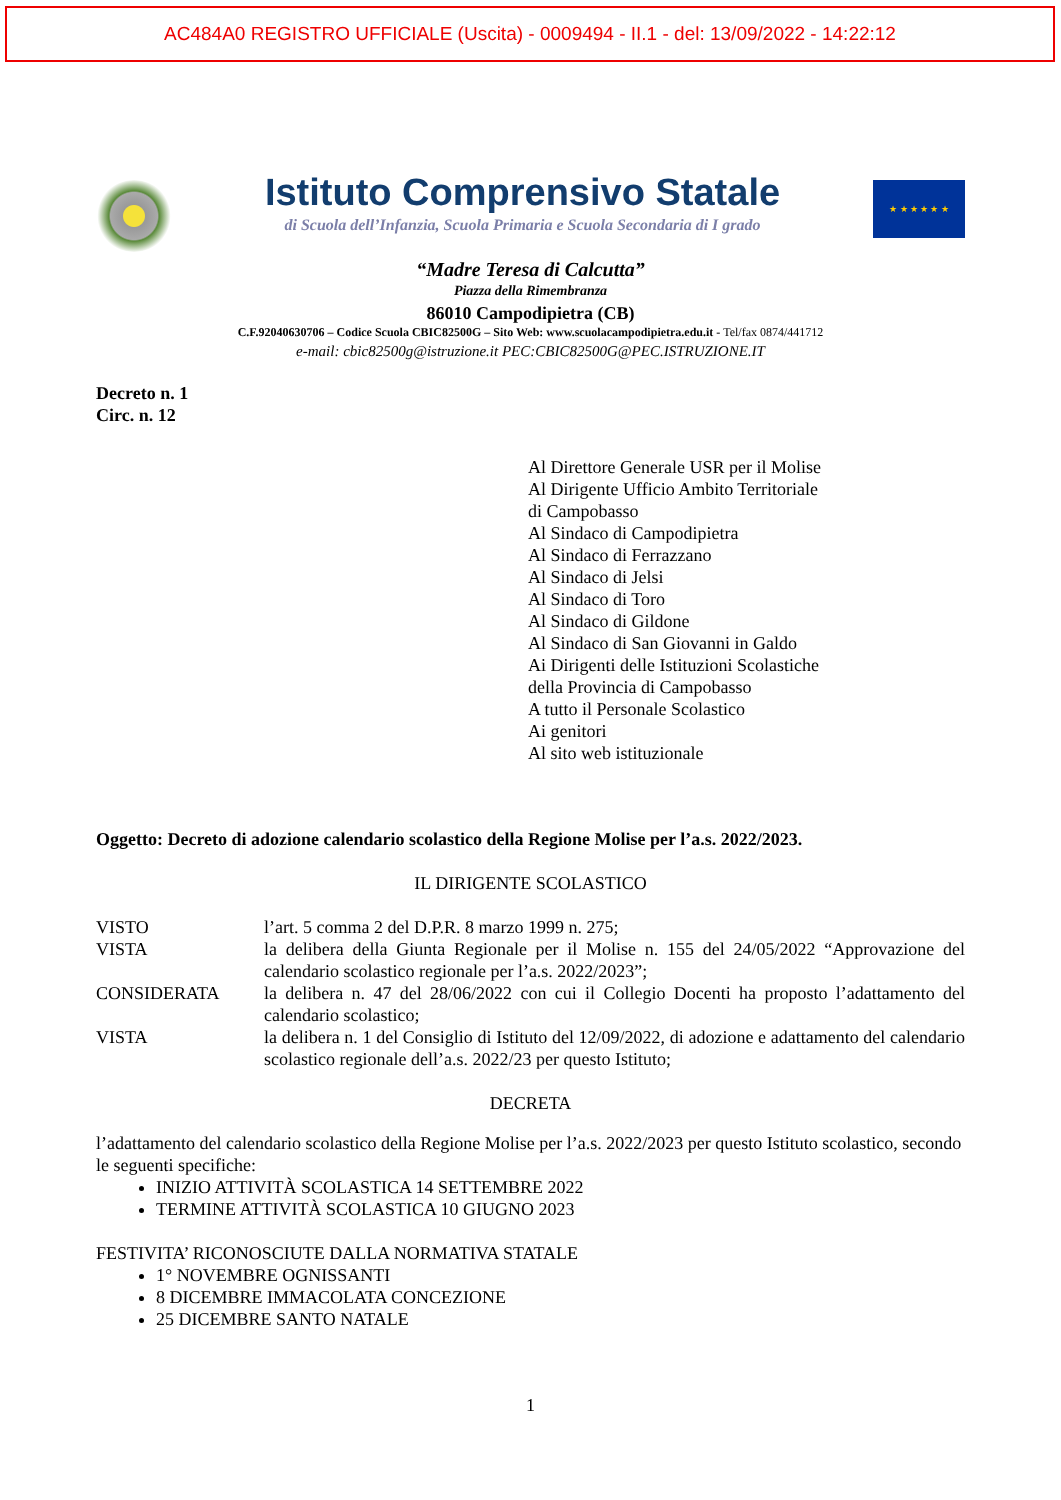AC484A0 REGISTRO UFFICIALE (Uscita) - 0009494 - II.1 - del: 13/09/2022 - 14:22:12
Istituto Comprensivo Statale
di Scuola dell’Infanzia, Scuola Primaria e Scuola Secondaria di I grado
★ ★ ★ ★ ★ ★
“Madre Teresa di Calcutta”
Piazza della Rimembranza
86010 Campodipietra (CB)
C.F.92040630706 – Codice Scuola CBIC82500G – Sito Web: www.scuolacampodipietra.edu.it - Tel/fax 0874/441712
e-mail: cbic82500g@istruzione.it PEC:CBIC82500G@PEC.ISTRUZIONE.IT
Decreto n. 1
Circ. n. 12
Al Direttore Generale USR per il Molise
Al Dirigente Ufficio Ambito Territoriale
di Campobasso
Al Sindaco di Campodipietra
Al Sindaco di Ferrazzano
Al Sindaco di Jelsi
Al Sindaco di Toro
Al Sindaco di Gildone
Al Sindaco di San Giovanni in Galdo
Ai Dirigenti delle Istituzioni Scolastiche
della Provincia di Campobasso
A tutto il Personale Scolastico
Ai genitori
Al sito web istituzionale
Oggetto: Decreto di adozione calendario scolastico della Regione Molise per l’a.s. 2022/2023.
IL DIRIGENTE SCOLASTICO
VISTO l’art. 5 comma 2 del D.P.R. 8 marzo 1999 n. 275;
VISTA la delibera della Giunta Regionale per il Molise n. 155 del 24/05/2022 “Approvazione del calendario scolastico regionale per l’a.s. 2022/2023”;
CONSIDERATA la delibera n. 47 del 28/06/2022 con cui il Collegio Docenti ha proposto l’adattamento del calendario scolastico;
VISTA la delibera n. 1 del Consiglio di Istituto del 12/09/2022, di adozione e adattamento del calendario scolastico regionale dell’a.s. 2022/23 per questo Istituto;
DECRETA
l’adattamento del calendario scolastico della Regione Molise per l’a.s. 2022/2023 per questo Istituto scolastico, secondo le seguenti specifiche:
INIZIO ATTIVITÀ SCOLASTICA 14 SETTEMBRE 2022
TERMINE ATTIVITÀ SCOLASTICA 10 GIUGNO 2023
FESTIVITA’ RICONOSCIUTE DALLA NORMATIVA STATALE
1° NOVEMBRE OGNISSANTI
8 DICEMBRE IMMACOLATA CONCEZIONE
25 DICEMBRE SANTO NATALE
1